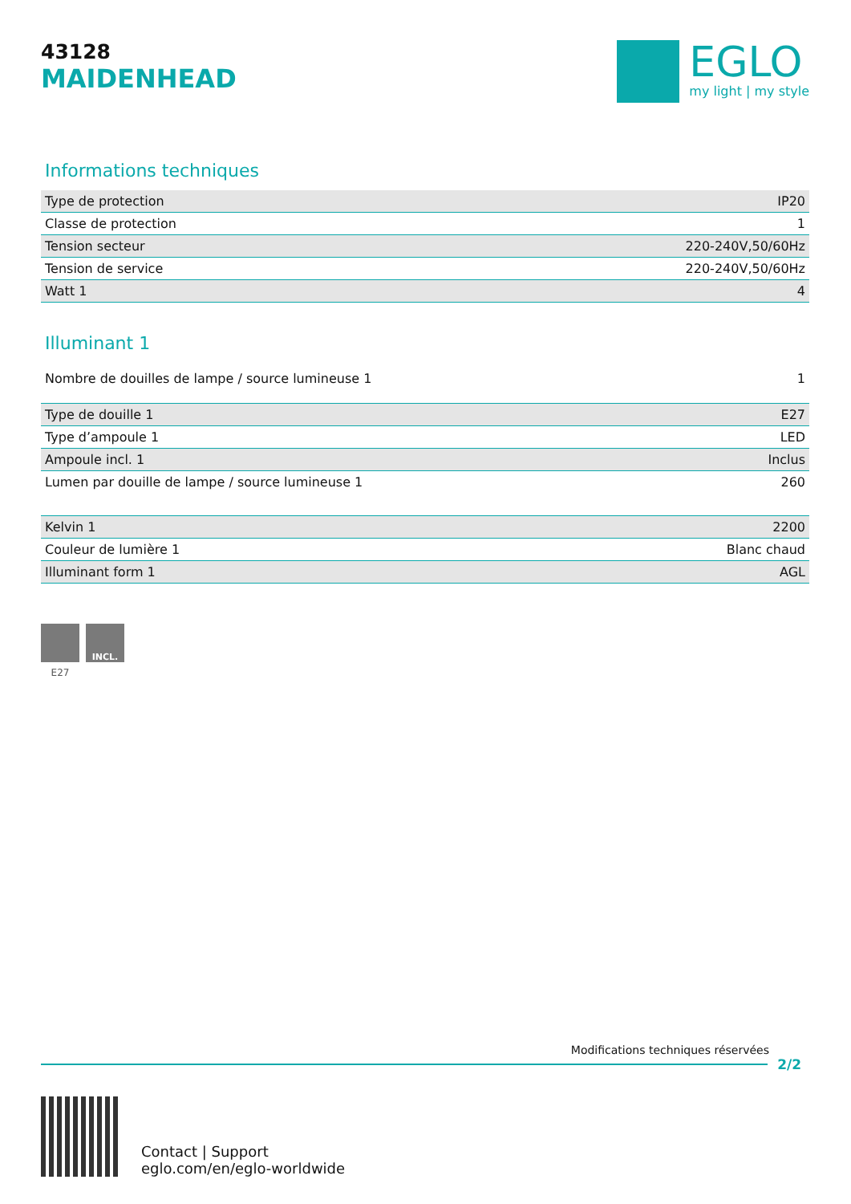43128
MAIDENHEAD
EGLO
my light | my style
Informations techniques
| Type de protection | IP20 |
| Classe de protection | 1 |
| Tension secteur | 220-240V,50/60Hz |
| Tension de service | 220-240V,50/60Hz |
| Watt 1 | 4 |
Illuminant 1
| Nombre de douilles de lampe / source lumineuse 1 | 1 |
| Type de douille 1 | E27 |
| Type d’ampoule 1 | LED |
| Ampoule incl. 1 | Inclus |
| Lumen par douille de lampe / source lumineuse 1 | 260 |
| Kelvin 1 | 2200 |
| Couleur de lumière 1 | Blanc chaud |
| Illuminant form 1 | AGL |
E27
INCL.
Modifications techniques réservées
2/2
Contact | Support
eglo.com/en/eglo-worldwide